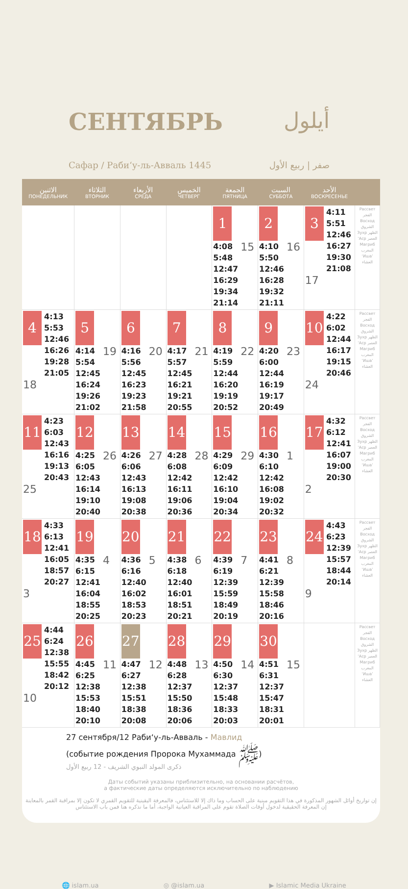СЕНТЯБРЬ أيلول
Сафар / Раби‘у-ль-Авваль 1445 صفر | ربيع الأول
| الاثنين ПОНЕДЕЛЬНИК | الثلاثاء ВТОРНИК | الأربعاء СРЕДА | الخميس ЧЕТВЕРГ | الجمعة ПЯТНИЦА | السبت СУББОТА | الأحد ВОСКРЕСЕНЬЕ | |
| --- | --- | --- | --- | --- | --- | --- | --- |
| | | | | 1 4:08 5:48 12:47 16:29 19:34 21:14 15 | 2 4:10 5:50 12:46 16:28 19:32 21:11 16 | 3 4:11 5:51 12:46 16:27 19:30 21:08 17 | Рассвет الفجر Восход الشروق Зухр الظهر ‘Аср العصر Магриб المغرب ‘Иша’ العشاء |
| 4 4:13 5:53 12:46 16:26 19:28 21:05 18 | 5 4:14 5:54 12:45 16:24 19:26 21:02 19 | 6 4:16 5:56 12:45 16:23 19:23 21:58 20 | 7 4:17 5:57 12:45 16:21 19:21 20:55 21 | 8 4:19 5:59 12:44 16:20 19:19 20:52 22 | 9 4:20 6:00 12:44 16:19 19:17 20:49 23 | 10 4:22 6:02 12:44 16:17 19:15 20:46 24 | Рассвет الفجر Восход الشروق Зухр الظهر ‘Аср العصر Магриб المغرب ‘Иша’ العشاء |
| 11 4:23 6:03 12:43 16:16 19:13 20:43 25 | 12 4:25 6:05 12:43 16:14 19:10 20:40 26 | 13 4:26 6:06 12:43 16:13 19:08 20:38 27 | 14 4:28 6:08 12:42 16:11 19:06 20:36 28 | 15 4:29 6:09 12:42 16:10 19:04 20:34 29 | 16 4:30 6:10 12:42 16:08 19:02 20:32 1 | 17 4:32 6:12 12:41 16:07 19:00 20:30 2 | Рассвет الفجر Восход الشروق Зухр الظهر ‘Аср العصر Магриб المغرب ‘Иша’ العشاء |
| 18 4:33 6:13 12:41 16:05 18:57 20:27 3 | 19 4:35 6:15 12:41 16:04 18:55 20:25 4 | 20 4:36 6:16 12:40 16:02 18:53 20:23 5 | 21 4:38 6:18 12:40 16:01 18:51 20:21 6 | 22 4:39 6:19 12:39 15:59 18:49 20:19 7 | 23 4:41 6:21 12:39 15:58 18:46 20:16 8 | 24 4:43 6:23 12:39 15:57 18:44 20:14 9 | Рассвет الفجر Восход الشروق Зухр الظهر ‘Аср العصر Магриб المغرب ‘Иша’ العشاء |
| 25 4:44 6:24 12:38 15:55 18:42 20:12 10 | 26 4:45 6:25 12:38 15:53 18:40 20:10 11 | 27 4:47 6:27 12:38 15:51 18:38 20:08 12 | 28 4:48 6:28 12:37 15:50 18:36 20:06 13 | 29 4:50 6:30 12:37 15:48 18:33 20:03 14 | 30 4:51 6:31 12:37 15:47 18:31 20:01 15 | | Рассвет الفجر Восход الشروق Зухр الظهر ‘Аср العصر Магриб المغرب ‘Иша’ العشاء |
27 сентября/12 Раби‘у-ль-Авваль - Мавлид
(событие рождения Пророка Мухаммада ﷺ)
ذكرى المولد النبوي الشريف - 12 ربيع الأول
Даты событий указаны приблизительно, на основании расчётов,
а фактические даты определяются исключительно по наблюдению
إن تواريخ أوائل الشهور المذكورة في هذا التقويم مبنية على الحساب وما ذاك إلا للاستئناس، فالمعرفة اليقينية للتقويم القمري لا تكون إلا بمراقبة القمر بالمعاينة
إن المعرفة الحقيقية لدخول أوقات الصلاة تقوم على المراقبة العيانية الواجبة، أما ما نذكره هنا فمن باب الاستئناس
🌐 islam.ua ◎ @islam.ua ▶ Islamic Media Ukraine